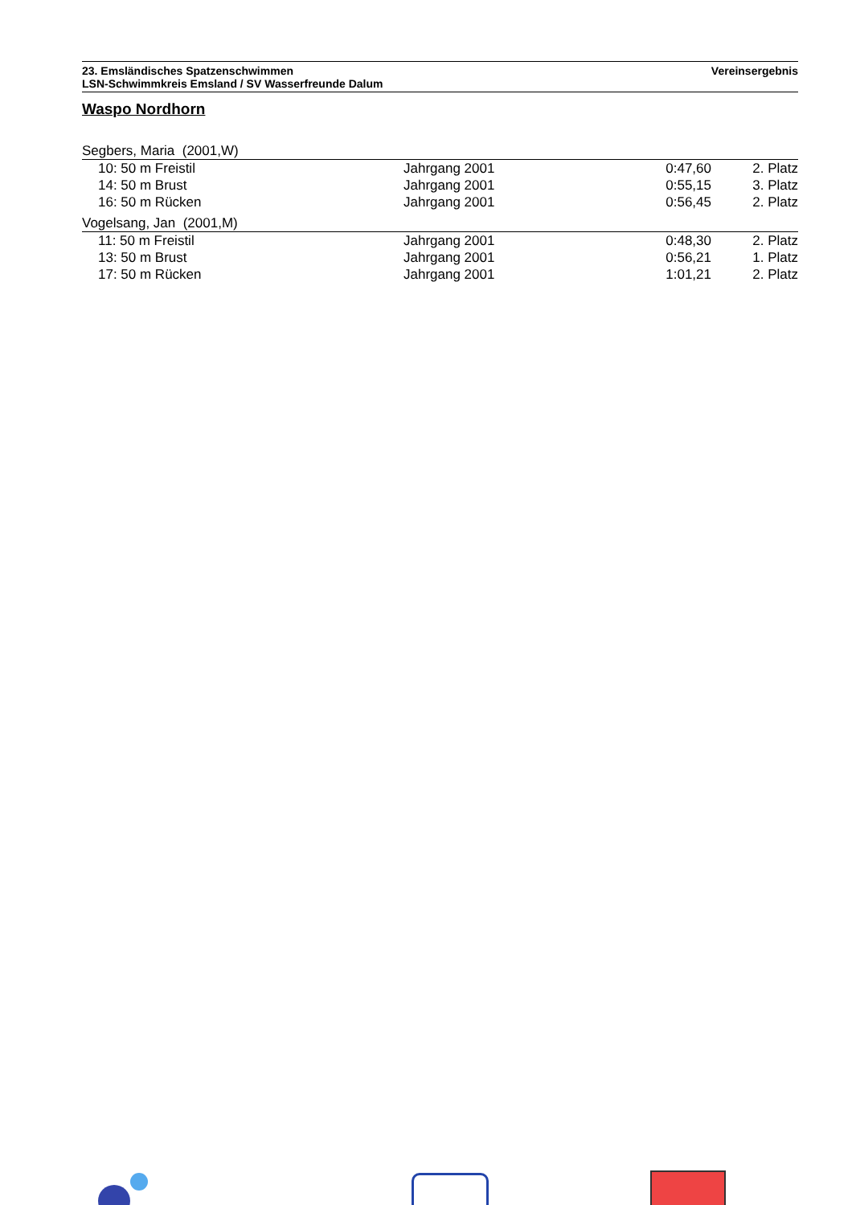23. Emsländisches Spatzenschwimmen
LSN-Schwimmkreis Emsland / SV Wasserfreunde Dalum
Vereinsergebnis
Waspo Nordhorn
| Segbers, Maria (2001,W) | | | |
| 10: 50 m Freistil | Jahrgang 2001 | 0:47,60 | 2. Platz |
| 14: 50 m Brust | Jahrgang 2001 | 0:55,15 | 3. Platz |
| 16: 50 m Rücken | Jahrgang 2001 | 0:56,45 | 2. Platz |
| Vogelsang, Jan (2001,M) | | | |
| 11: 50 m Freistil | Jahrgang 2001 | 0:48,30 | 2. Platz |
| 13: 50 m Brust | Jahrgang 2001 | 0:56,21 | 1. Platz |
| 17: 50 m Rücken | Jahrgang 2001 | 1:01,21 | 2. Platz |